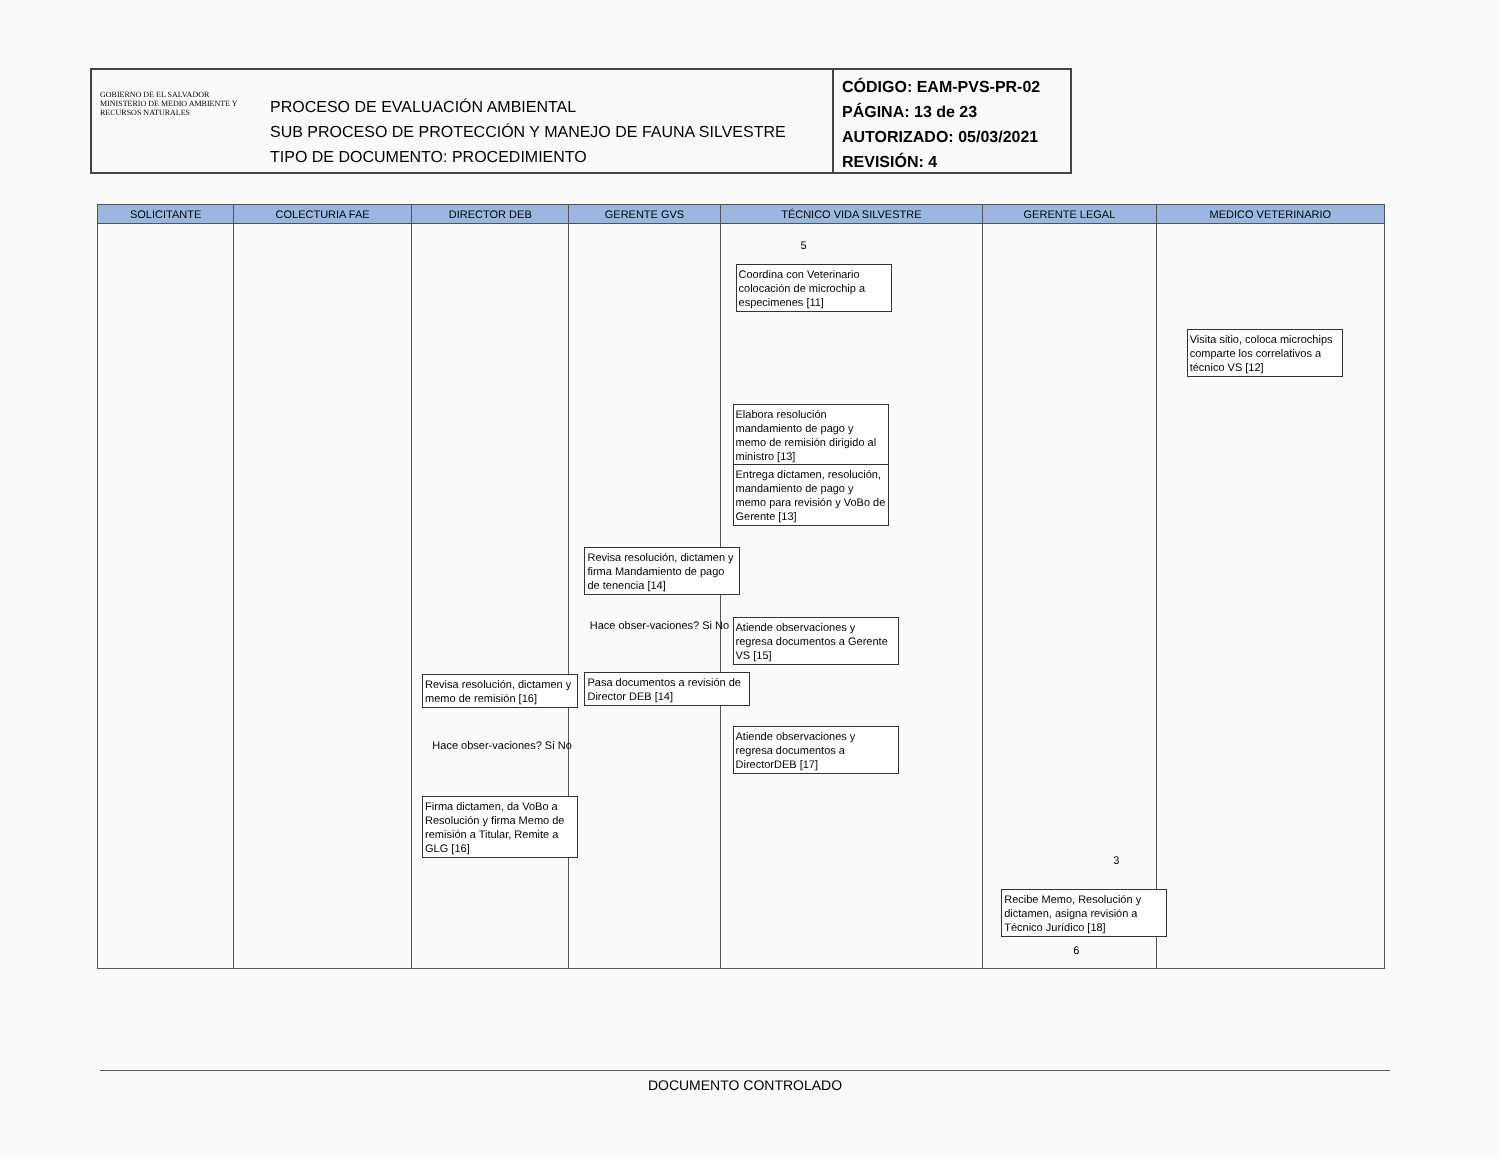GOBIERNO DE EL SALVADOR
MINISTERIO DE MEDIO AMBIENTE Y RECURSOS NATURALES
PROCESO DE EVALUACIÓN AMBIENTAL
SUB PROCESO DE PROTECCIÓN Y MANEJO DE FAUNA SILVESTRE
TIPO DE DOCUMENTO: PROCEDIMIENTO
CÓDIGO: EAM-PVS-PR-02
PÁGINA: 13 de 23
AUTORIZADO: 05/03/2021
REVISIÓN: 4
| SOLICITANTE | COLECTURIA FAE | DIRECTOR DEB | GERENTE GVS | TÉCNICO VIDA SILVESTRE | GERENTE LEGAL | MEDICO VETERINARIO |
| --- | --- | --- | --- | --- | --- | --- |
| | | Revisa resolución, dictamen y memo de remisión [16] Hace obser-vaciones? Si No Firma dictamen, da VoBo a Resolución y firma Memo de remisión a Titular, Remite a GLG [16] | Revisa resolución, dictamen y firma Mandamiento de pago de tenencia [14] Hace obser-vaciones? Si No Pasa documentos a revisión de Director DEB [14] | 5 Coordina con Veterinario colocación de microchip a especimenes [11] Elabora resolución mandamiento de pago y memo de remisión dirigido al ministro [13] Entrega dictamen, resolución, mandamiento de pago y memo para revisión y VoBo de Gerente [13] Atiende observaciones y regresa documentos a Gerente VS [15] Atiende observaciones y regresa documentos a DirectorDEB [17] | 3 Recibe Memo, Resolución y dictamen, asigna revisión a Técnico Jurídico [18] 6 | Visita sitio, coloca microchips comparte los correlativos a técnico VS [12] |
DOCUMENTO CONTROLADO